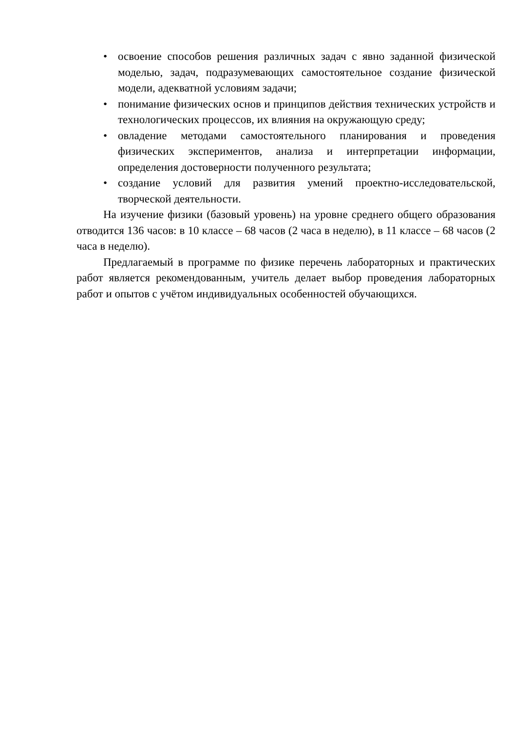• освоение способов решения различных задач с явно заданной физической моделью, задач, подразумевающих самостоятельное создание физической модели, адекватной условиям задачи;
• понимание физических основ и принципов действия технических устройств и технологических процессов, их влияния на окружающую среду;
• овладение методами самостоятельного планирования и проведения физических экспериментов, анализа и интерпретации информации, определения достоверности полученного результата;
• создание условий для развития умений проектно-исследовательской, творческой деятельности.
На изучение физики (базовый уровень) на уровне среднего общего образования отводится 136 часов: в 10 классе – 68 часов (2 часа в неделю), в 11 классе – 68 часов (2 часа в неделю).
Предлагаемый в программе по физике перечень лабораторных и практических работ является рекомендованным, учитель делает выбор проведения лабораторных работ и опытов с учётом индивидуальных особенностей обучающихся.